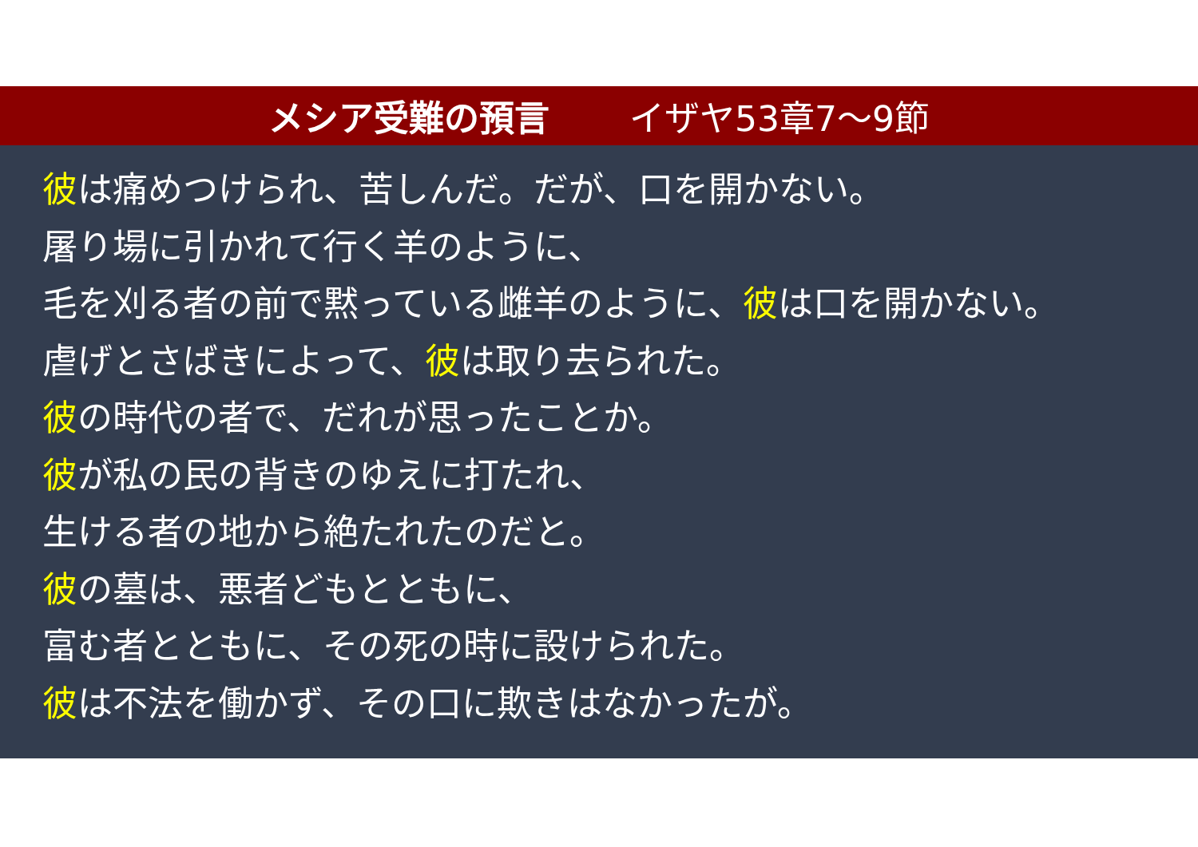メシア受難の預言 イザヤ53章7～9節
彼は痛めつけられ、苦しんだ。だが、口を開かない。
屠り場に引かれて行く羊のように、
毛を刈る者の前で黙っている雌羊のように、彼は口を開かない。
虐げとさばきによって、彼は取り去られた。
彼の時代の者で、だれが思ったことか。
彼が私の民の背きのゆえに打たれ、
生ける者の地から絶たれたのだと。
彼の墓は、悪者どもとともに、
富む者とともに、その死の時に設けられた。
彼は不法を働かず、その口に欺きはなかったが。